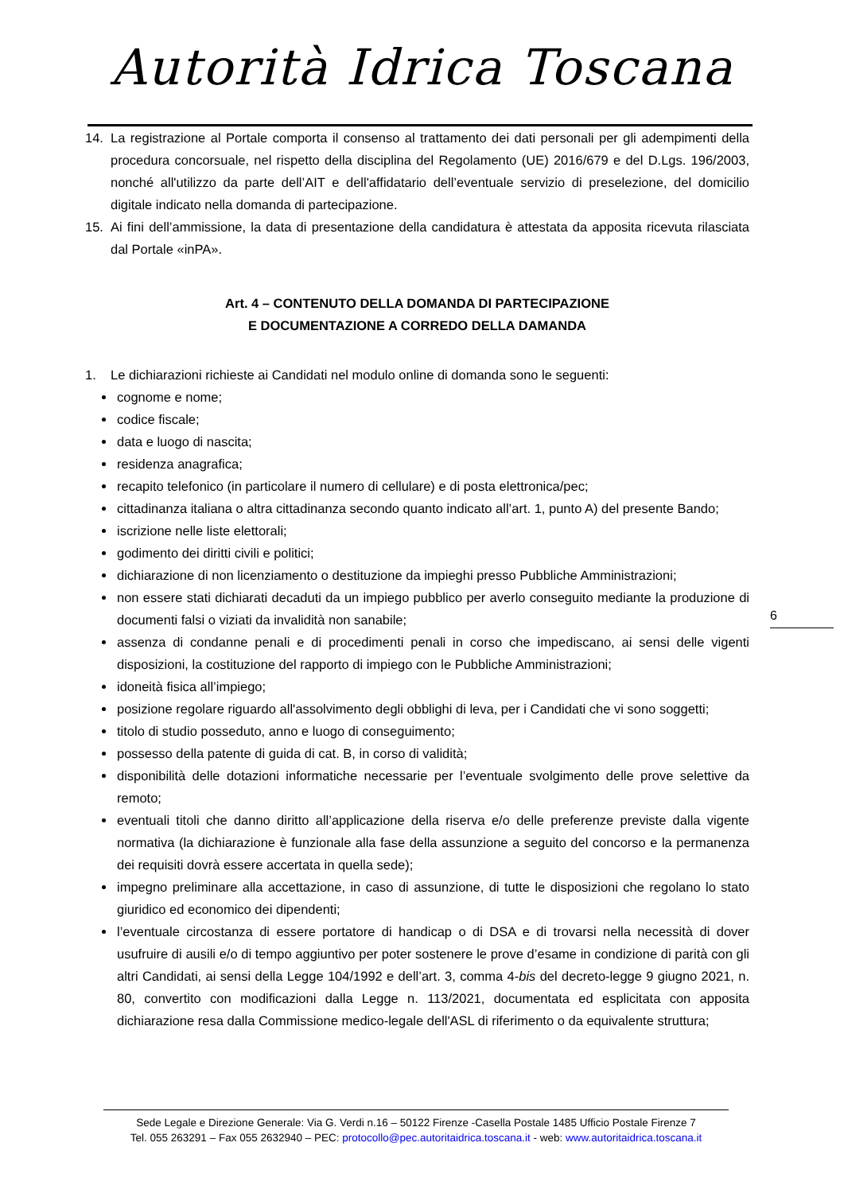Autorità Idrica Toscana
14. La registrazione al Portale comporta il consenso al trattamento dei dati personali per gli adempimenti della procedura concorsuale, nel rispetto della disciplina del Regolamento (UE) 2016/679 e del D.Lgs. 196/2003, nonché all'utilizzo da parte dell’AIT e dell'affidatario dell’eventuale servizio di preselezione, del domicilio digitale indicato nella domanda di partecipazione.
15. Ai fini dell’ammissione, la data di presentazione della candidatura è attestata da apposita ricevuta rilasciata dal Portale «inPA».
Art. 4 – CONTENUTO DELLA DOMANDA DI PARTECIPAZIONE
E DOCUMENTAZIONE A CORREDO DELLA DAMANDA
1. Le dichiarazioni richieste ai Candidati nel modulo online di domanda sono le seguenti:
cognome e nome;
codice fiscale;
data e luogo di nascita;
residenza anagrafica;
recapito telefonico (in particolare il numero di cellulare) e di posta elettronica/pec;
cittadinanza italiana o altra cittadinanza secondo quanto indicato all’art. 1, punto A) del presente Bando;
iscrizione nelle liste elettorali;
godimento dei diritti civili e politici;
dichiarazione di non licenziamento o destituzione da impieghi presso Pubbliche Amministrazioni;
non essere stati dichiarati decaduti da un impiego pubblico per averlo conseguito mediante la produzione di documenti falsi o viziati da invalidità non sanabile;
assenza di condanne penali e di procedimenti penali in corso che impediscano, ai sensi delle vigenti disposizioni, la costituzione del rapporto di impiego con le Pubbliche Amministrazioni;
idoneità fisica all’impiego;
posizione regolare riguardo all'assolvimento degli obblighi di leva, per i Candidati che vi sono soggetti;
titolo di studio posseduto, anno e luogo di conseguimento;
possesso della patente di guida di cat. B, in corso di validità;
disponibilità delle dotazioni informatiche necessarie per l’eventuale svolgimento delle prove selettive da remoto;
eventuali titoli che danno diritto all’applicazione della riserva e/o delle preferenze previste dalla vigente normativa (la dichiarazione è funzionale alla fase della assunzione a seguito del concorso e la permanenza dei requisiti dovrà essere accertata in quella sede);
impegno preliminare alla accettazione, in caso di assunzione, di tutte le disposizioni che regolano lo stato giuridico ed economico dei dipendenti;
l’eventuale circostanza di essere portatore di handicap o di DSA e di trovarsi nella necessità di dover usufruire di ausili e/o di tempo aggiuntivo per poter sostenere le prove d’esame in condizione di parità con gli altri Candidati, ai sensi della Legge 104/1992 e dell’art. 3, comma 4-bis del decreto-legge 9 giugno 2021, n. 80, convertito con modificazioni dalla Legge n. 113/2021, documentata ed esplicitata con apposita dichiarazione resa dalla Commissione medico-legale dell'ASL di riferimento o da equivalente struttura;
6
Sede Legale e Direzione Generale: Via G. Verdi n.16 – 50122 Firenze -Casella Postale 1485 Ufficio Postale Firenze 7
Tel. 055 263291 – Fax 055 2632940 – PEC: protocollo@pec.autoritaidrica.toscana.it - web: www.autoritaidrica.toscana.it